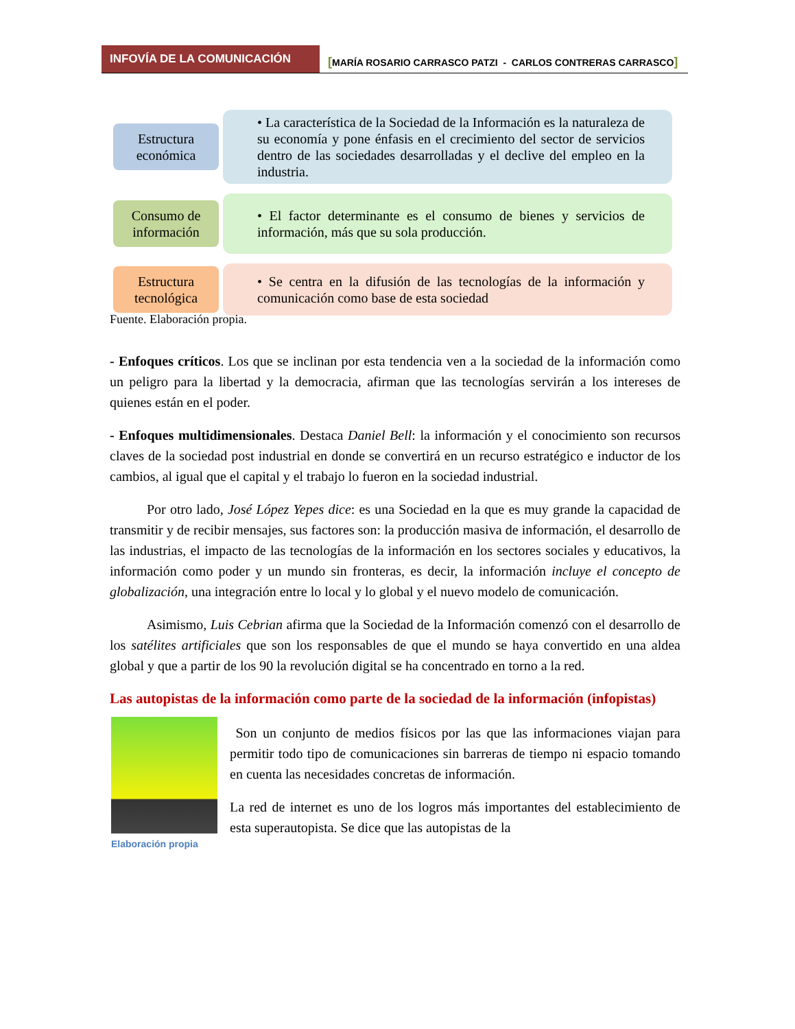INFOVÍA DE LA COMUNICACIÓN
[MARÍA ROSARIO CARRASCO PATZI - CARLOS CONTRERAS CARRASCO]
Estructura económica
• La característica de la Sociedad de la Información es la naturaleza de su economía y pone énfasis en el crecimiento del sector de servicios dentro de las sociedades desarrolladas y el declive del empleo en la industria.
Consumo de información
• El factor determinante es el consumo de bienes y servicios de información, más que su sola producción.
Estructura tecnológica
• Se centra en la difusión de las tecnologías de la información y comunicación como base de esta sociedad
Fuente. Elaboración propia.
- Enfoques críticos. Los que se inclinan por esta tendencia ven a la sociedad de la información como un peligro para la libertad y la democracia, afirman que las tecnologías servirán a los intereses de quienes están en el poder.
- Enfoques multidimensionales. Destaca Daniel Bell: la información y el conocimiento son recursos claves de la sociedad post industrial en donde se convertirá en un recurso estratégico e inductor de los cambios, al igual que el capital y el trabajo lo fueron en la sociedad industrial.
Por otro lado, José López Yepes dice: es una Sociedad en la que es muy grande la capacidad de transmitir y de recibir mensajes, sus factores son: la producción masiva de información, el desarrollo de las industrias, el impacto de las tecnologías de la información en los sectores sociales y educativos, la información como poder y un mundo sin fronteras, es decir, la información incluye el concepto de globalización, una integración entre lo local y lo global y el nuevo modelo de comunicación.
Asimismo, Luis Cebrian afirma que la Sociedad de la Información comenzó con el desarrollo de los satélites artificiales que son los responsables de que el mundo se haya convertido en una aldea global y que a partir de los 90 la revolución digital se ha concentrado en torno a la red.
Las autopistas de la información como parte de la sociedad de la información (infopistas)
Elaboración propia
Son un conjunto de medios físicos por las que las informaciones viajan para permitir todo tipo de comunicaciones sin barreras de tiempo ni espacio tomando en cuenta las necesidades concretas de información.
La red de internet es uno de los logros más importantes del establecimiento de esta superautopista. Se dice que las autopistas de la